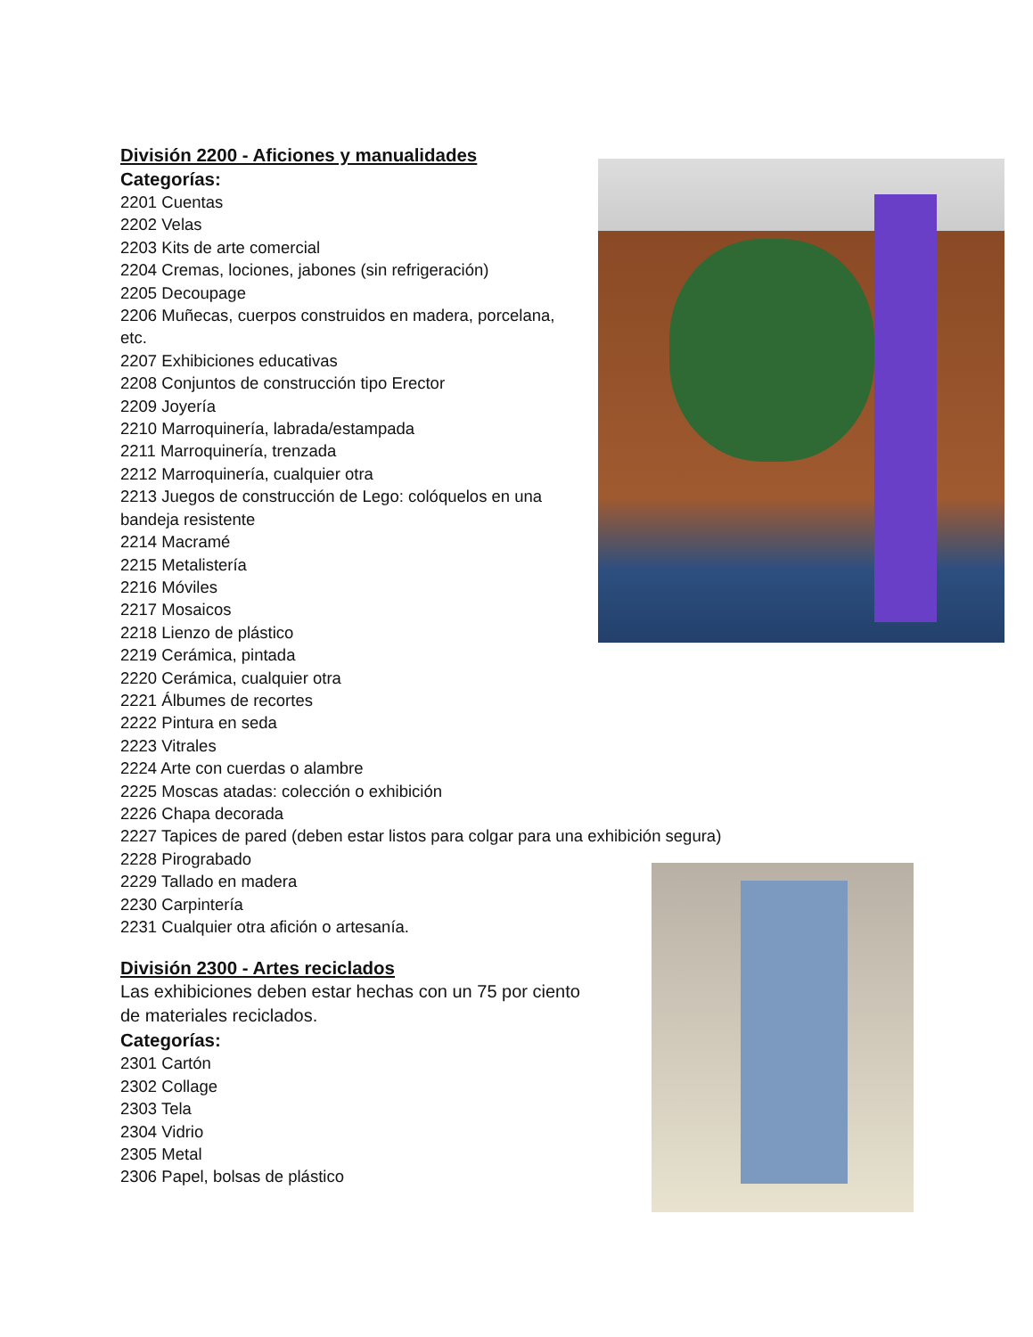División 2200 - Aficiones y manualidades
Categorías:
2201 Cuentas
2202 Velas
2203 Kits de arte comercial
2204 Cremas, lociones, jabones (sin refrigeración)
2205 Decoupage
2206 Muñecas, cuerpos construidos en madera, porcelana, etc.
2207 Exhibiciones educativas
2208 Conjuntos de construcción tipo Erector
2209 Joyería
2210 Marroquinería, labrada/estampada
2211 Marroquinería, trenzada
2212 Marroquinería, cualquier otra
2213 Juegos de construcción de Lego: colóquelos en una bandeja resistente
2214 Macramé
2215 Metalistería
2216 Móviles
2217 Mosaicos
2218 Lienzo de plástico
2219 Cerámica, pintada
2220 Cerámica, cualquier otra
2221 Álbumes de recortes
2222 Pintura en seda
2223 Vitrales
2224 Arte con cuerdas o alambre
2225 Moscas atadas: colección o exhibición
2226 Chapa decorada
2227 Tapices de pared (deben estar listos para colgar para una exhibición segura)
2228 Pirograbado
2229 Tallado en madera
2230 Carpintería
2231 Cualquier otra afición o artesanía.
División 2300 - Artes reciclados
Las exhibiciones deben estar hechas con un 75 por ciento de materiales reciclados.
Categorías:
2301 Cartón
2302 Collage
2303 Tela
2304 Vidrio
2305 Metal
2306 Papel, bolsas de plástico